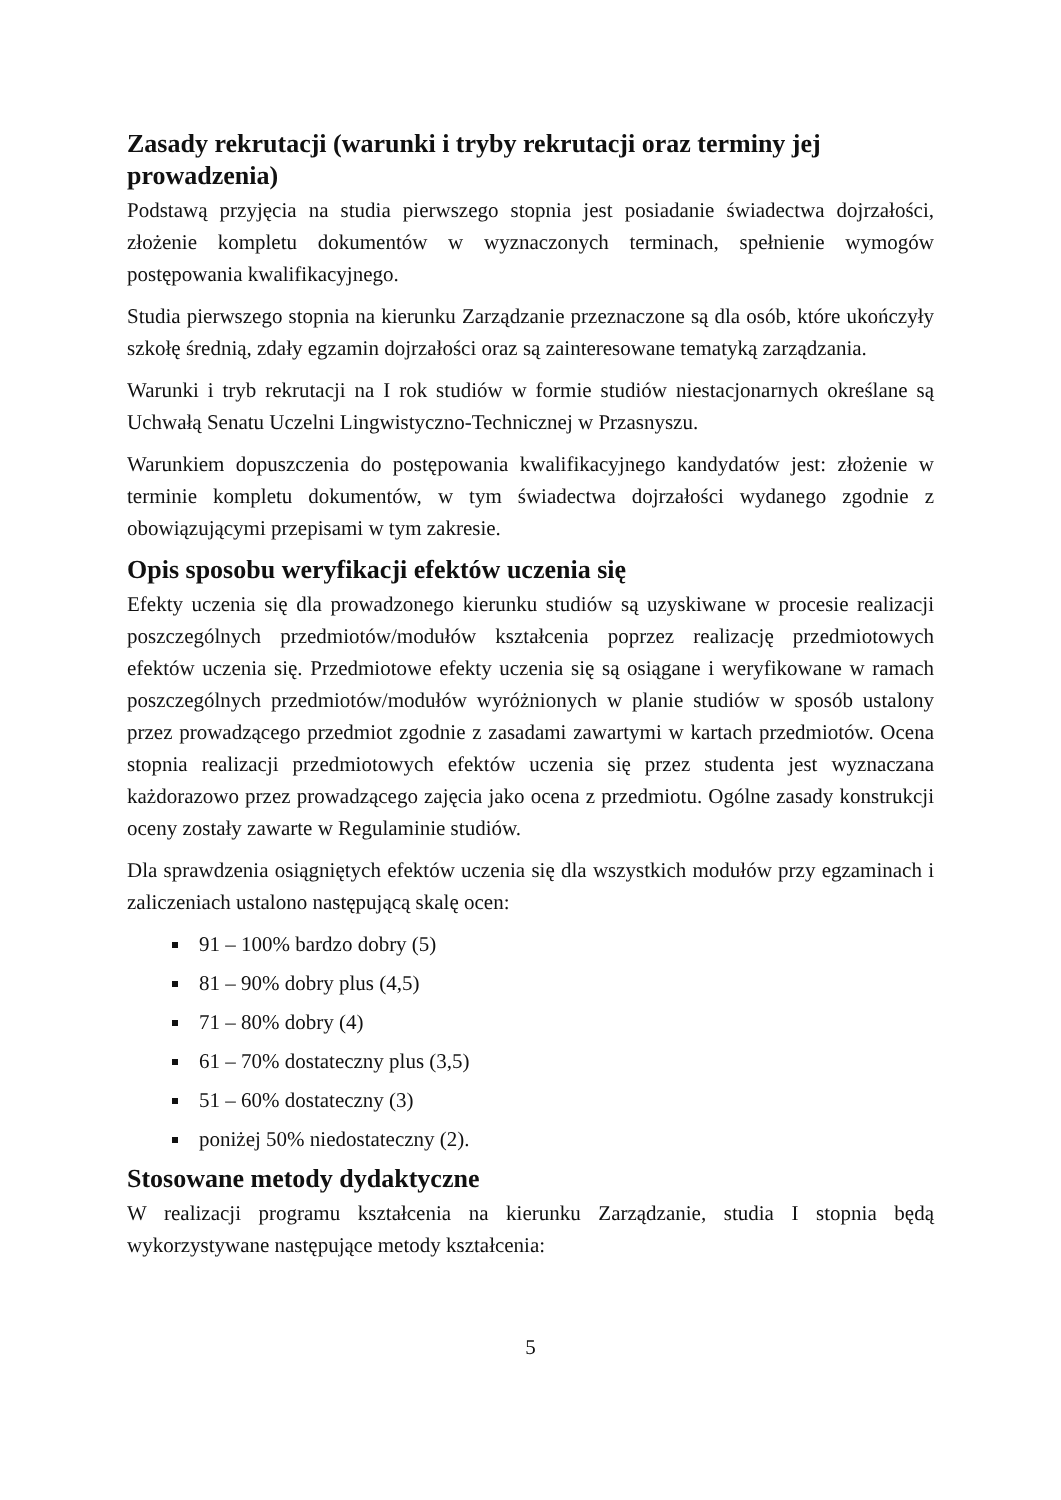Zasady rekrutacji (warunki i tryby rekrutacji oraz terminy jej prowadzenia)
Podstawą przyjęcia na studia pierwszego stopnia jest posiadanie świadectwa dojrzałości, złożenie kompletu dokumentów w wyznaczonych terminach, spełnienie wymogów postępowania kwalifikacyjnego.
Studia pierwszego stopnia na kierunku Zarządzanie przeznaczone są dla osób, które ukończyły szkołę średnią, zdały egzamin dojrzałości oraz są zainteresowane tematyką zarządzania.
Warunki i tryb rekrutacji na I rok studiów w formie studiów niestacjonarnych określane są Uchwałą Senatu Uczelni Lingwistyczno-Technicznej w Przasnyszu.
Warunkiem dopuszczenia do postępowania kwalifikacyjnego kandydatów jest: złożenie w terminie kompletu dokumentów, w tym świadectwa dojrzałości wydanego zgodnie z obowiązującymi przepisami w tym zakresie.
Opis sposobu weryfikacji efektów uczenia się
Efekty uczenia się dla prowadzonego kierunku studiów są uzyskiwane w procesie realizacji poszczególnych przedmiotów/modułów kształcenia poprzez realizację przedmiotowych efektów uczenia się. Przedmiotowe efekty uczenia się są osiągane i weryfikowane w ramach poszczególnych przedmiotów/modułów wyróżnionych w planie studiów w sposób ustalony przez prowadzącego przedmiot zgodnie z zasadami zawartymi w kartach przedmiotów. Ocena stopnia realizacji przedmiotowych efektów uczenia się przez studenta jest wyznaczana każdorazowo przez prowadzącego zajęcia jako ocena z przedmiotu. Ogólne zasady konstrukcji oceny zostały zawarte w Regulaminie studiów.
Dla sprawdzenia osiągniętych efektów uczenia się dla wszystkich modułów przy egzaminach i zaliczeniach ustalono następującą skalę ocen:
91 – 100% bardzo dobry (5)
81 – 90% dobry plus (4,5)
71 – 80% dobry (4)
61 – 70% dostateczny plus (3,5)
51 – 60% dostateczny (3)
poniżej 50% niedostateczny (2).
Stosowane metody dydaktyczne
W realizacji programu kształcenia na kierunku Zarządzanie, studia I stopnia będą wykorzystywane następujące metody kształcenia:
5